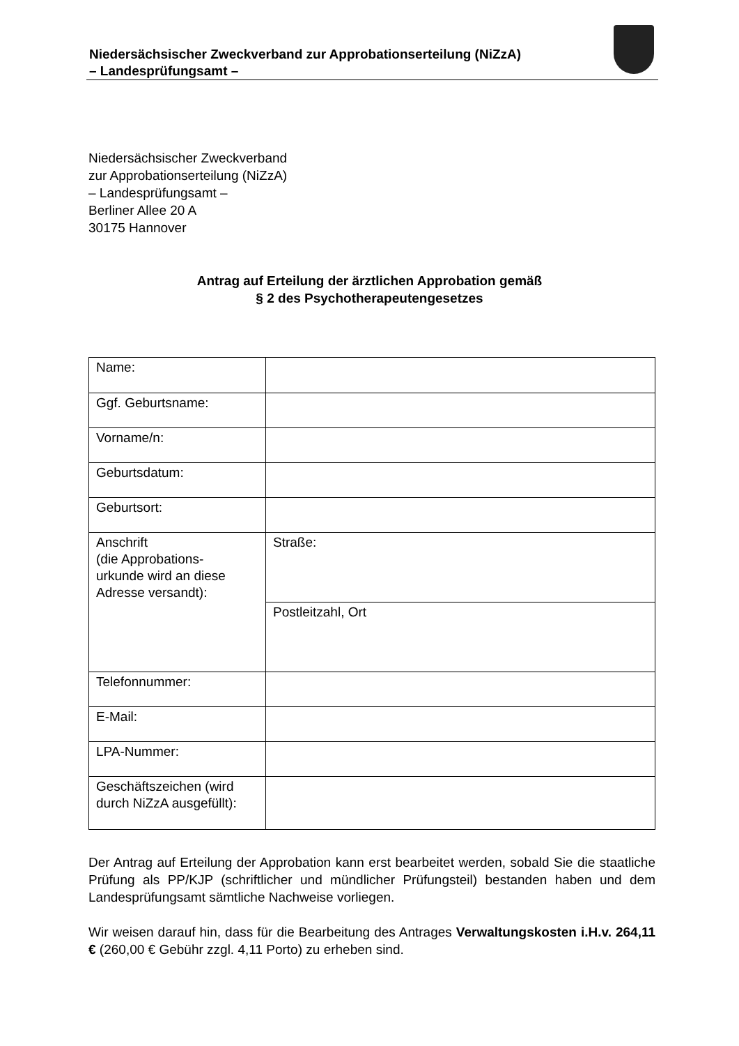Niedersächsischer Zweckverband zur Approbationserteilung (NiZzA)
– Landesprüfungsamt –
Niedersächsischer Zweckverband
zur Approbationserteilung (NiZzA)
– Landesprüfungsamt –
Berliner Allee 20 A
30175 Hannover
Antrag auf Erteilung der ärztlichen Approbation gemäß
§ 2 des Psychotherapeutengesetzes
| Name: | |
| Ggf. Geburtsname: | |
| Vorname/n: | |
| Geburtsdatum: | |
| Geburtsort: | |
| Anschrift (die Approbations- urkunde wird an diese Adresse versandt): | Straße: |
| | Postleitzahl, Ort |
| Telefonnummer: | |
| E-Mail: | |
| LPA-Nummer: | |
| Geschäftszeichen (wird durch NiZzA ausgefüllt): | |
Der Antrag auf Erteilung der Approbation kann erst bearbeitet werden, sobald Sie die staatliche Prüfung als PP/KJP (schriftlicher und mündlicher Prüfungsteil) bestanden haben und dem Landesprüfungsamt sämtliche Nachweise vorliegen.
Wir weisen darauf hin, dass für die Bearbeitung des Antrages Verwaltungskosten i.H.v. 264,11 € (260,00 € Gebühr zzgl. 4,11 Porto) zu erheben sind.